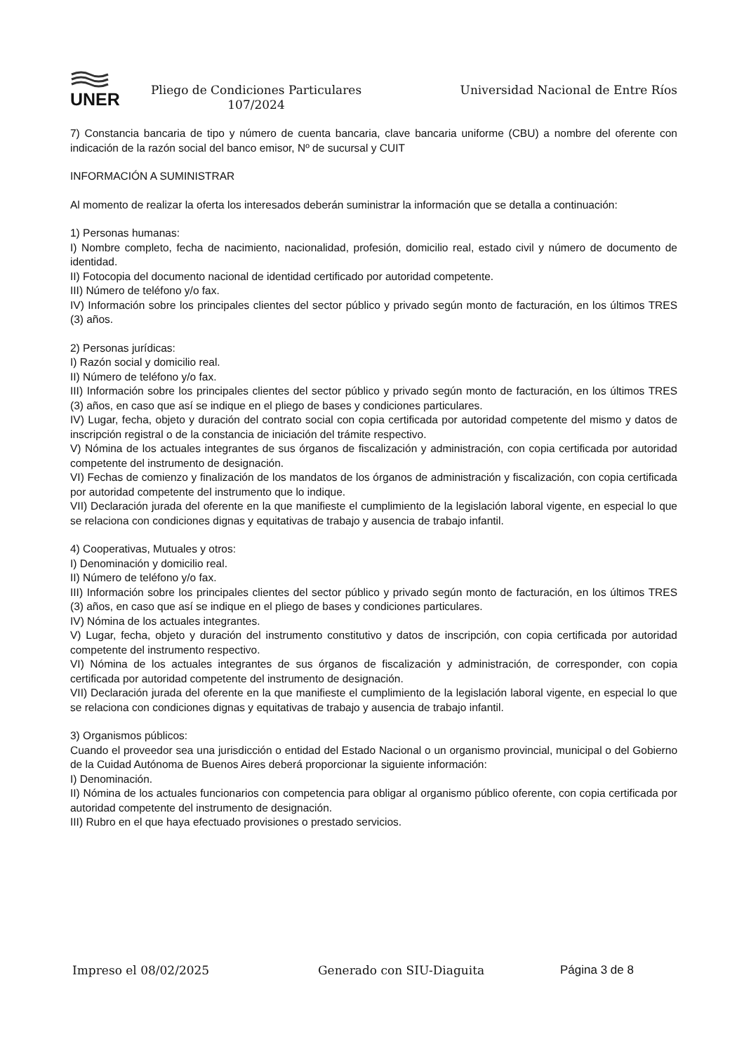UNER
Pliego de Condiciones Particulares 107/2024
Universidad Nacional de Entre Ríos
7) Constancia bancaria de tipo y número de cuenta bancaria, clave bancaria uniforme (CBU) a nombre del oferente con indicación de la razón social del banco emisor, Nº de sucursal y CUIT
INFORMACIÓN A SUMINISTRAR
Al momento de realizar la oferta los interesados deberán suministrar la información que se detalla a continuación:
1) Personas humanas:
I) Nombre completo, fecha de nacimiento, nacionalidad, profesión, domicilio real, estado civil y número de documento de identidad.
II) Fotocopia del documento nacional de identidad certificado por autoridad competente.
III) Número de teléfono y/o fax.
IV) Información sobre los principales clientes del sector público y privado según monto de facturación, en los últimos TRES (3) años.
2) Personas jurídicas:
I) Razón social y domicilio real.
II) Número de teléfono y/o fax.
III) Información sobre los principales clientes del sector público y privado según monto de facturación, en los últimos TRES (3) años, en caso que así se indique en el pliego de bases y condiciones particulares.
IV) Lugar, fecha, objeto y duración del contrato social con copia certificada por autoridad competente del mismo y datos de inscripción registral o de la constancia de iniciación del trámite respectivo.
V) Nómina de los actuales integrantes de sus órganos de fiscalización y administración, con copia certificada por autoridad competente del instrumento de designación.
VI) Fechas de comienzo y finalización de los mandatos de los órganos de administración y fiscalización, con copia certificada por autoridad competente del instrumento que lo indique.
VII) Declaración jurada del oferente en la que manifieste el cumplimiento de la legislación laboral vigente, en especial lo que se relaciona con condiciones dignas y equitativas de trabajo y ausencia de trabajo infantil.
4) Cooperativas, Mutuales y otros:
I) Denominación y domicilio real.
II) Número de teléfono y/o fax.
III) Información sobre los principales clientes del sector público y privado según monto de facturación, en los últimos TRES (3) años, en caso que así se indique en el pliego de bases y condiciones particulares.
IV) Nómina de los actuales integrantes.
V) Lugar, fecha, objeto y duración del instrumento constitutivo y datos de inscripción, con copia certificada por autoridad competente del instrumento respectivo.
VI) Nómina de los actuales integrantes de sus órganos de fiscalización y administración, de corresponder, con copia certificada por autoridad competente del instrumento de designación.
VII) Declaración jurada del oferente en la que manifieste el cumplimiento de la legislación laboral vigente, en especial lo que se relaciona con condiciones dignas y equitativas de trabajo y ausencia de trabajo infantil.
3) Organismos públicos:
Cuando el proveedor sea una jurisdicción o entidad del Estado Nacional o un organismo provincial, municipal o del Gobierno de la Cuidad Autónoma de Buenos Aires deberá proporcionar la siguiente información:
I) Denominación.
II) Nómina de los actuales funcionarios con competencia para obligar al organismo público oferente, con copia certificada por autoridad competente del instrumento de designación.
III) Rubro en el que haya efectuado provisiones o prestado servicios.
Impreso el 08/02/2025 Generado con SIU-Diaguita Página 3 de 8